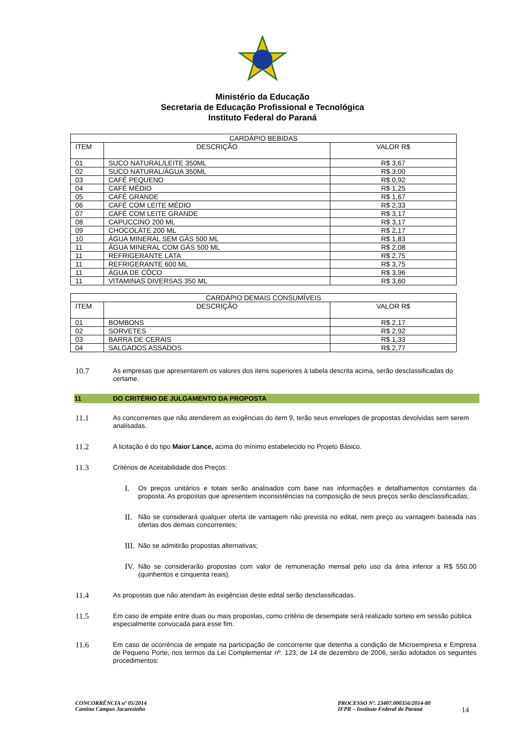Ministério da Educação
Secretaria de Educação Profissional e Tecnológica
Instituto Federal do Paraná
| CARDÁPIO BEBIDAS | | |
| --- | --- | --- |
| ITEM | DESCRIÇÃO | VALOR R$ |
| 01 | SUCO NATURAL/LEITE 350ML | R$ 3,67 |
| 02 | SUCO NATURAL/ÁGUA 350ML | R$ 3,00 |
| 03 | CAFÉ PEQUENO | R$ 0,92 |
| 04 | CAFÉ MÉDIO | R$ 1,25 |
| 05 | CAFÉ GRANDE | R$ 1,67 |
| 06 | CAFÉ COM LEITE MÉDIO | R$ 2,33 |
| 07 | CAFÉ COM LEITE GRANDE | R$ 3,17 |
| 08 | CAPUCCINO 200 ML | R$ 3,17 |
| 09 | CHOCOLATE 200 ML | R$ 2,17 |
| 10 | ÁGUA MINERAL SEM GÁS 500 ML | R$ 1,83 |
| 11 | ÁGUA MINERAL COM GÁS 500 ML | R$ 2,08 |
| 11 | REFRIGERANTE LATA | R$ 2,75 |
| 11 | REFRIGERANTE 600 ML | R$ 3,75 |
| 11 | ÁGUA DE CÔCO | R$ 3,96 |
| 11 | VITAMINAS DIVERSAS 350 ML | R$ 3,60 |
| CARDÁPIO DEMAIS CONSUMÍVEIS | | |
| --- | --- | --- |
| ITEM | DESCRIÇÃO | VALOR R$ |
| 01 | BOMBONS | R$ 2,17 |
| 02 | SORVETES | R$ 2,92 |
| 03 | BARRA DE CERAIS | R$ 1,33 |
| 04 | SALGADOS ASSADOS | R$ 2,77 |
10.7 As empresas que apresentarem os valores dos itens superiores à tabela descrita acima, serão desclassificadas do certame.
11 DO CRITÉRIO DE JULGAMENTO DA PROPOSTA
11.1 As concorrentes que não atenderem as exigências do item 9, terão seus envelopes de propostas devolvidas sem serem analisadas.
11.2 A licitação é do tipo Maior Lance, acima do mínimo estabelecido no Projeto Básico.
11.3 Critérios de Aceitabilidade dos Preços:
I. Os preços unitários e totais serão analisados com base nas informações e detalhamentos constantes da proposta. As propostas que apresentem inconsistências na composição de seus preços serão desclassificadas;
II. Não se considerará qualquer oferta de vantagem não prevista no edital, nem preço ou vantagem baseada nas ofertas dos demais concorrentes;
III. Não se admitirão propostas alternativas;
IV. Não se considerarão propostas com valor de remuneração mensal pelo uso da área inferior a R$ 550,00 (quinhentos e cinquenta reais).
11.4 As propostas que não atendam às exigências deste edital serão desclassificadas.
11.5 Em caso de empate entre duas ou mais propostas, como critério de desempate será realizado sorteio em sessão pública especialmente convocada para esse fim.
11.6 Em caso de ocorrência de empate na participação de concorrente que detenha a condição de Microempresa e Empresa de Pequeno Porte, nos termos da Lei Complementar nº. 123, de 14 de dezembro de 2006, serão adotados os seguintes procedimentos:
CONCORRÊNCIA nº 05/2014
Cantina Campus Jacarezinho
PROCESSO Nº. 23407.000356/2014-80
IFPR – Instituto Federal do Paraná
14